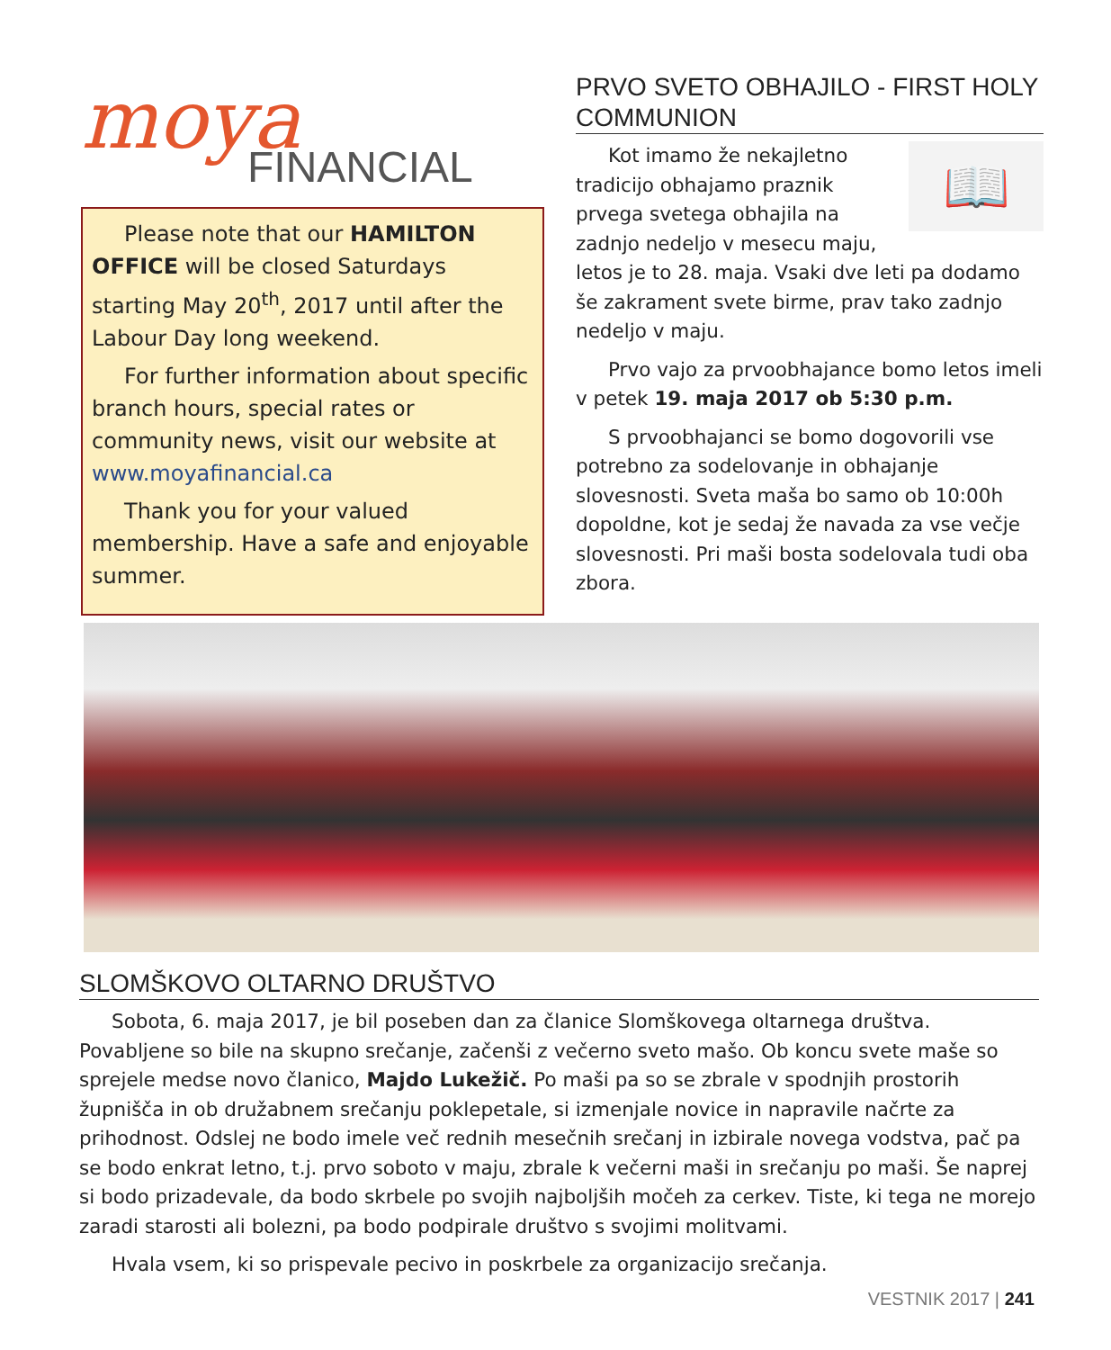moya FINANCIAL
Please note that our HAMILTON OFFICE will be closed Saturdays starting May 20<sup>th</sup>, 2017 until after the Labour Day long weekend.
For further information about specific branch hours, special rates or community news, visit our website at www.moyafinancial.ca
Thank you for your valued membership. Have a safe and enjoyable summer.
PRVO SVETO OBHAJILO - FIRST HOLY COMMUNION
📖
Kot imamo že nekajletno tradicijo obhajamo praznik prvega svetega obhajila na zadnjo nedeljo v mesecu maju, letos je to 28. maja. Vsaki dve leti pa dodamo še zakrament svete birme, prav tako zadnjo nedeljo v maju.
Prvo vajo za prvoobhajance bomo letos imeli v petek 19. maja 2017 ob 5:30 p.m.
S prvoobhajanci se bomo dogovorili vse potrebno za sodelovanje in obhajanje slovesnosti. Sveta maša bo samo ob 10:00h dopoldne, kot je sedaj že navada za vse večje slovesnosti. Pri maši bosta sodelovala tudi oba zbora.
SLOMŠKOVO OLTARNO DRUŠTVO
Sobota, 6. maja 2017, je bil poseben dan za članice Slomškovega oltarnega društva. Povabljene so bile na skupno srečanje, začenši z večerno sveto mašo. Ob koncu svete maše so sprejele medse novo članico, Majdo Lukežič. Po maši pa so se zbrale v spodnjih prostorih župnišča in ob družabnem srečanju poklepetale, si izmenjale novice in napravile načrte za prihodnost. Odslej ne bodo imele več rednih mesečnih srečanj in izbirale novega vodstva, pač pa se bodo enkrat letno, t.j. prvo soboto v maju, zbrale k večerni maši in srečanju po maši. Še naprej si bodo prizadevale, da bodo skrbele po svojih najboljših močeh za cerkev. Tiste, ki tega ne morejo zaradi starosti ali bolezni, pa bodo podpirale društvo s svojimi molitvami.
Hvala vsem, ki so prispevale pecivo in poskrbele za organizacijo srečanja.
VESTNIK 2017 | 241